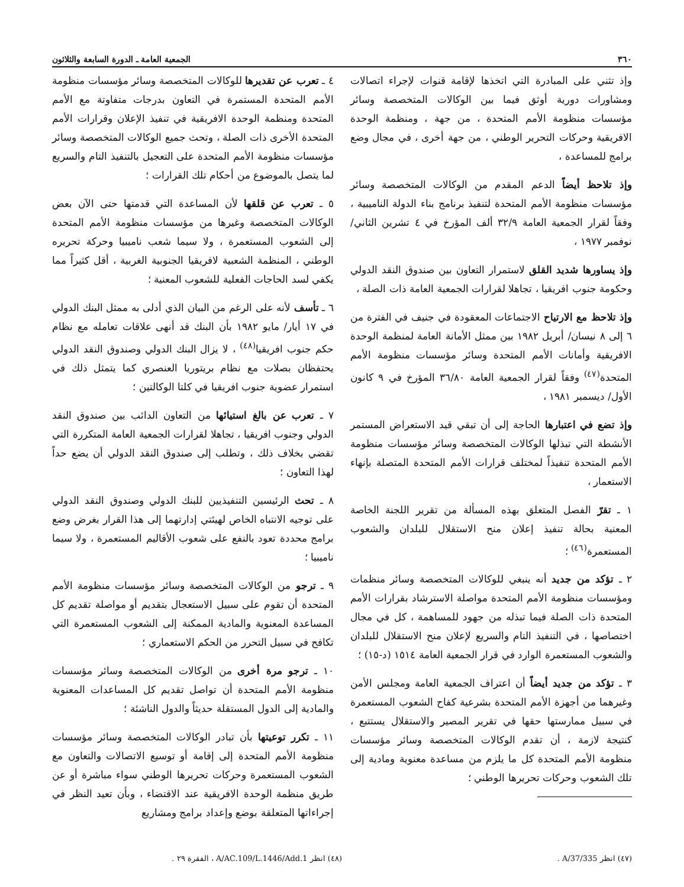٣٦٠ الجمعية العامة ـ الدورة السابعة والثلاثون
وإذ تثني على المبادرة التي اتخذها لإقامة قنوات لإجراء اتصالات ومشاورات دورية أوثق فيما بين الوكالات المتخصصة وسائر مؤسسات منظومة الأمم المتحدة ، من جهة ، ومنظمة الوحدة الافريقية وحركات التحرير الوطني ، من جهة أخرى ، في مجال وضع برامج للمساعدة ،
وإذ تلاحظ أيضاً الدعم المقدم من الوكالات المتخصصة وسائر مؤسسات منظومة الأمم المتحدة لتنفيذ برنامج بناء الدولة الناميبية ، وفقاً لقرار الجمعية العامة ٣٢/٩ ألف المؤرخ في ٤ تشرين الثاني/ نوفمبر ١٩٧٧ ،
وإذ يساورها شديد القلق لاستمرار التعاون بين صندوق النقد الدولي وحكومة جنوب افريقيا ، تجاهلا لقرارات الجمعية العامة ذات الصلة ،
وإذ تلاحظ مع الارتياح الاجتماعات المعقودة في جنيف في الفترة من ٦ إلى ٨ نيسان/ أبريل ١٩٨٢ بين ممثل الأمانة العامة لمنظمة الوحدة الافريقية وأمانات الأمم المتحدة وسائر مؤسسات منظومة الأمم المتحدة<sup>(٤٧)</sup> وفقاً لقرار الجمعية العامة ٣٦/٨٠ المؤرخ في ٩ كانون الأول/ ديسمبر ١٩٨١ ،
وإذ تضع في اعتبارها الحاجة إلى أن تبقي قيد الاستعراض المستمر الأنشطة التي تبذلها الوكالات المتخصصة وسائر مؤسسات منظومة الأمم المتحدة تنفيذاً لمختلف قرارات الأمم المتحدة المتصلة بإنهاء الاستعمار ،
١ ـ تقرّ الفصل المتعلق بهذه المسألة من تقرير اللجنة الخاصة المعنية بحالة تنفيذ إعلان منح الاستقلال للبلدان والشعوب المستعمرة<sup>(٤٦)</sup> ؛
٢ ـ تؤكد من جديد أنه ينبغي للوكالات المتخصصة وسائر منظمات ومؤسسات منظومة الأمم المتحدة مواصلة الاسترشاد بقرارات الأمم المتحدة ذات الصلة فيما تبذله من جهود للمساهمة ، كل في مجال اختصاصها ، في التنفيذ التام والسريع لإعلان منح الاستقلال للبلدان والشعوب المستعمرة الوارد في قرار الجمعية العامة ١٥١٤ (د-١٥) ؛
٣ ـ تؤكد من جديد أيضاً أن اعتراف الجمعية العامة ومجلس الأمن وغيرهما من أجهزة الأمم المتحدة بشرعية كفاح الشعوب المستعمرة في سبيل ممارستها حقها في تقرير المصير والاستقلال يستتبع ، كنتيجة لازمة ، أن تقدم الوكالات المتخصصة وسائر مؤسسات منظومة الأمم المتحدة كل ما يلزم من مساعدة معنوية ومادية إلى تلك الشعوب وحركات تحريرها الوطني ؛
٤ ـ تعرب عن تقديرها للوكالات المتخصصة وسائر مؤسسات منظومة الأمم المتحدة المستمرة في التعاون بدرجات متفاوتة مع الأمم المتحدة ومنظمة الوحدة الافريقية في تنفيذ الإعلان وقرارات الأمم المتحدة الأخرى ذات الصلة ، وتحث جميع الوكالات المتخصصة وسائر مؤسسات منظومة الأمم المتحدة على التعجيل بالتنفيذ التام والسريع لما يتصل بالموضوع من أحكام تلك القرارات ؛
٥ ـ تعرب عن قلقها لأن المساعدة التي قدمتها حتى الآن بعض الوكالات المتخصصة وغيرها من مؤسسات منظومة الأمم المتحدة إلى الشعوب المستعمرة ، ولا سيما شعب ناميبيا وحركة تحريره الوطني ، المنظمة الشعبية لافريقيا الجنوبية الغربية ، أقل كثيراً مما يكفي لسد الحاجات الفعلية للشعوب المعنية ؛
٦ ـ تأسف لأنه على الرغم من البيان الذي أدلى به ممثل البنك الدولي في ١٧ أيار/ مايو ١٩٨٢ بأن البنك قد أنهى علاقات تعامله مع نظام حكم جنوب افريقيا<sup>(٤٨)</sup> ، لا يزال البنك الدولي وصندوق النقد الدولي يحتفظان بصلات مع نظام بريتوريا العنصري كما يتمثل ذلك في استمرار عضوية جنوب افريقيا في كلتا الوكالتين ؛
٧ ـ تعرب عن بالغ استيائها من التعاون الدائب بين صندوق النقد الدولي وجنوب افريقيا ، تجاهلا لقرارات الجمعية العامة المتكررة التي تقضي بخلاف ذلك ، وتطلب إلى صندوق النقد الدولي أن يضع حداً لهذا التعاون ؛
٨ ـ تحث الرئيسين التنفيذيين للبنك الدولي وصندوق النقد الدولي على توجيه الانتباه الخاص لهيئتي إدارتهما إلى هذا القرار بغرض وضع برامج محددة تعود بالنفع على شعوب الأقاليم المستعمرة ، ولا سيما ناميبيا ؛
٩ ـ ترجو من الوكالات المتخصصة وسائر مؤسسات منظومة الأمم المتحدة أن تقوم على سبيل الاستعجال بتقديم أو مواصلة تقديم كل المساعدة المعنوية والمادية الممكنة إلى الشعوب المستعمرة التي تكافح في سبيل التحرر من الحكم الاستعماري ؛
١٠ ـ ترجو مرة أخرى من الوكالات المتخصصة وسائر مؤسسات منظومة الأمم المتحدة أن تواصل تقديم كل المساعدات المعنوية والمادية إلى الدول المستقلة حديثاً والدول الناشئة ؛
١١ ـ تكرر توعيتها بأن تبادر الوكالات المتخصصة وسائر مؤسسات منظومة الأمم المتحدة إلى إقامة أو توسيع الاتصالات والتعاون مع الشعوب المستعمرة وحركات تحريرها الوطني سواء مباشرة أو عن طريق منظمة الوحدة الافريقية عند الاقتضاء ، وبأن تعيد النظر في إجراءاتها المتعلقة بوضع وإعداد برامج ومشاريع
(٤٧) انظر A/37/335 . (٤٨) انظر A/AC.109/L.1446/Add.1 ، الفقرة ٢٩ .